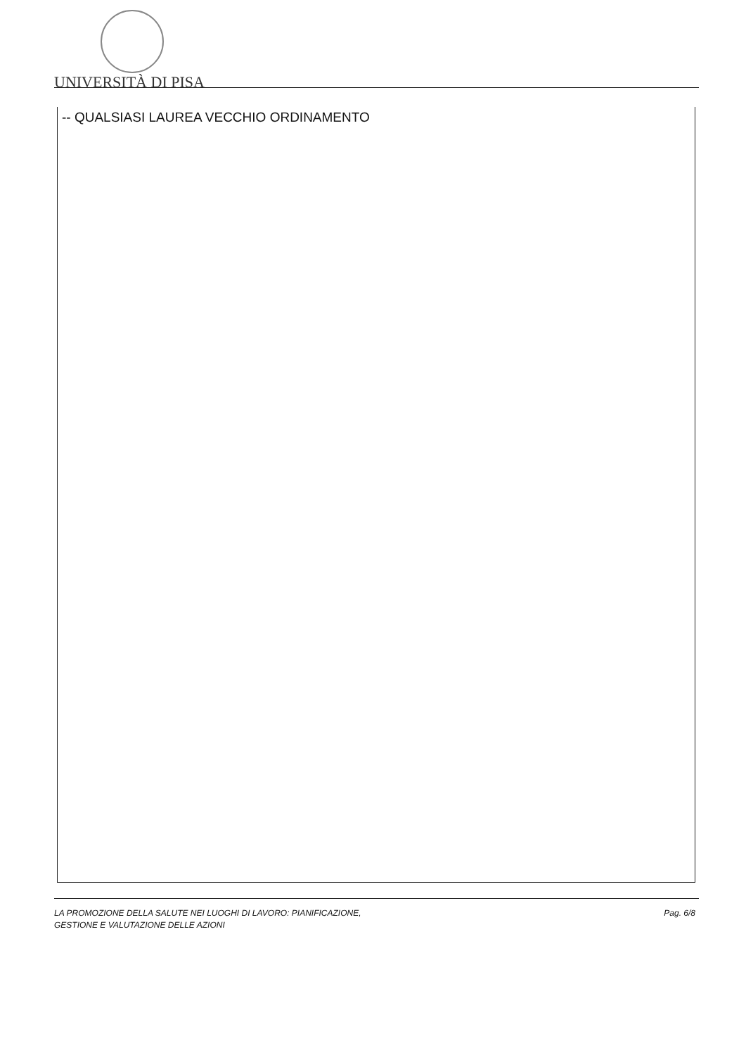UNIVERSITÀ DI PISA
-- QUALSIASI LAUREA VECCHIO ORDINAMENTO
LA PROMOZIONE DELLA SALUTE NEI LUOGHI DI LAVORO: PIANIFICAZIONE,
GESTIONE E VALUTAZIONE DELLE AZIONI
Pag. 6/8